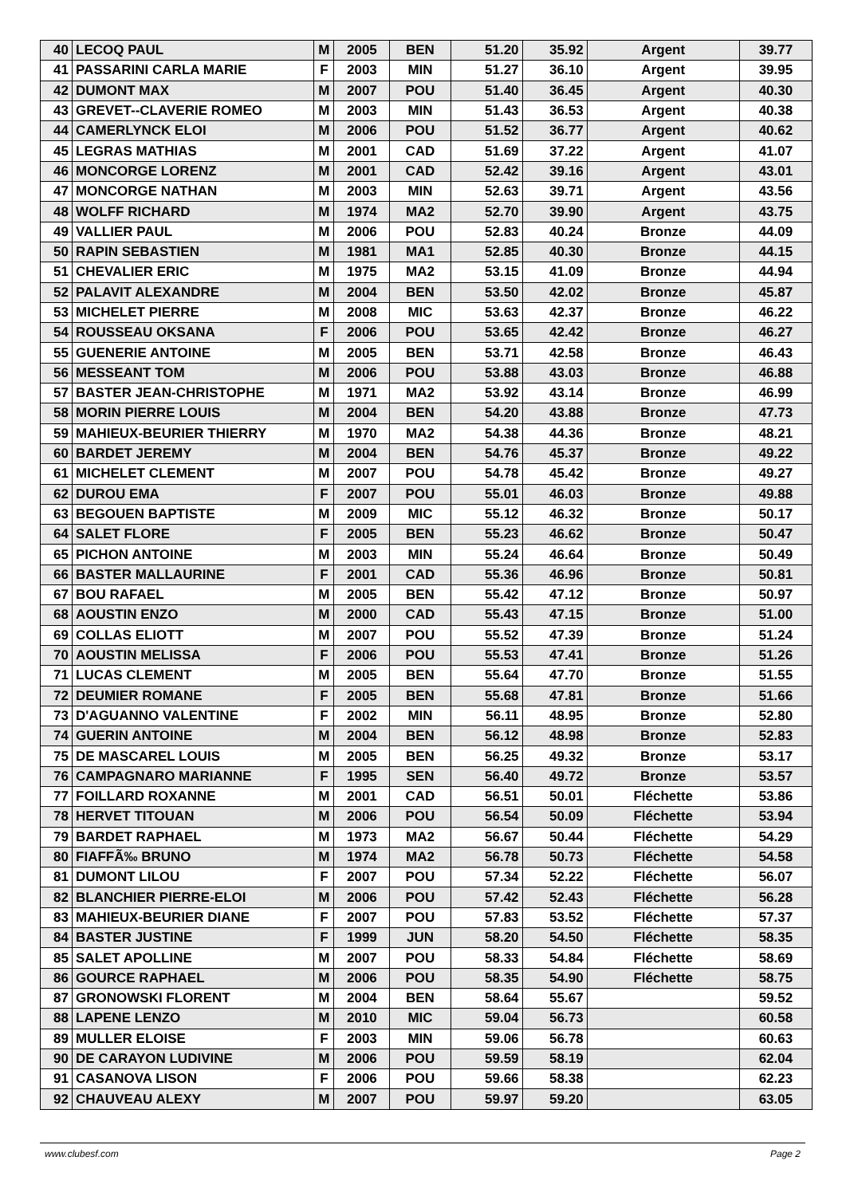| 40 | LECOQ PAUL | M | 2005 | BEN | 51.20 | 35.92 | Argent | 39.77 |
| 41 | PASSARINI CARLA MARIE | F | 2003 | MIN | 51.27 | 36.10 | Argent | 39.95 |
| 42 | DUMONT MAX | M | 2007 | POU | 51.40 | 36.45 | Argent | 40.30 |
| 43 | GREVET--CLAVERIE ROMEO | M | 2003 | MIN | 51.43 | 36.53 | Argent | 40.38 |
| 44 | CAMERLYNCK ELOI | M | 2006 | POU | 51.52 | 36.77 | Argent | 40.62 |
| 45 | LEGRAS MATHIAS | M | 2001 | CAD | 51.69 | 37.22 | Argent | 41.07 |
| 46 | MONCORGE LORENZ | M | 2001 | CAD | 52.42 | 39.16 | Argent | 43.01 |
| 47 | MONCORGE NATHAN | M | 2003 | MIN | 52.63 | 39.71 | Argent | 43.56 |
| 48 | WOLFF RICHARD | M | 1974 | MA2 | 52.70 | 39.90 | Argent | 43.75 |
| 49 | VALLIER PAUL | M | 2006 | POU | 52.83 | 40.24 | Bronze | 44.09 |
| 50 | RAPIN SEBASTIEN | M | 1981 | MA1 | 52.85 | 40.30 | Bronze | 44.15 |
| 51 | CHEVALIER ERIC | M | 1975 | MA2 | 53.15 | 41.09 | Bronze | 44.94 |
| 52 | PALAVIT ALEXANDRE | M | 2004 | BEN | 53.50 | 42.02 | Bronze | 45.87 |
| 53 | MICHELET PIERRE | M | 2008 | MIC | 53.63 | 42.37 | Bronze | 46.22 |
| 54 | ROUSSEAU OKSANA | F | 2006 | POU | 53.65 | 42.42 | Bronze | 46.27 |
| 55 | GUENERIE ANTOINE | M | 2005 | BEN | 53.71 | 42.58 | Bronze | 46.43 |
| 56 | MESSEANT TOM | M | 2006 | POU | 53.88 | 43.03 | Bronze | 46.88 |
| 57 | BASTER JEAN-CHRISTOPHE | M | 1971 | MA2 | 53.92 | 43.14 | Bronze | 46.99 |
| 58 | MORIN PIERRE LOUIS | M | 2004 | BEN | 54.20 | 43.88 | Bronze | 47.73 |
| 59 | MAHIEUX-BEURIER THIERRY | M | 1970 | MA2 | 54.38 | 44.36 | Bronze | 48.21 |
| 60 | BARDET JEREMY | M | 2004 | BEN | 54.76 | 45.37 | Bronze | 49.22 |
| 61 | MICHELET CLEMENT | M | 2007 | POU | 54.78 | 45.42 | Bronze | 49.27 |
| 62 | DUROU EMA | F | 2007 | POU | 55.01 | 46.03 | Bronze | 49.88 |
| 63 | BEGOUEN BAPTISTE | M | 2009 | MIC | 55.12 | 46.32 | Bronze | 50.17 |
| 64 | SALET FLORE | F | 2005 | BEN | 55.23 | 46.62 | Bronze | 50.47 |
| 65 | PICHON ANTOINE | M | 2003 | MIN | 55.24 | 46.64 | Bronze | 50.49 |
| 66 | BASTER MALLAURINE | F | 2001 | CAD | 55.36 | 46.96 | Bronze | 50.81 |
| 67 | BOU RAFAEL | M | 2005 | BEN | 55.42 | 47.12 | Bronze | 50.97 |
| 68 | AOUSTIN ENZO | M | 2000 | CAD | 55.43 | 47.15 | Bronze | 51.00 |
| 69 | COLLAS ELIOTT | M | 2007 | POU | 55.52 | 47.39 | Bronze | 51.24 |
| 70 | AOUSTIN MELISSA | F | 2006 | POU | 55.53 | 47.41 | Bronze | 51.26 |
| 71 | LUCAS CLEMENT | M | 2005 | BEN | 55.64 | 47.70 | Bronze | 51.55 |
| 72 | DEUMIER ROMANE | F | 2005 | BEN | 55.68 | 47.81 | Bronze | 51.66 |
| 73 | D'AGUANNO VALENTINE | F | 2002 | MIN | 56.11 | 48.95 | Bronze | 52.80 |
| 74 | GUERIN ANTOINE | M | 2004 | BEN | 56.12 | 48.98 | Bronze | 52.83 |
| 75 | DE MASCAREL LOUIS | M | 2005 | BEN | 56.25 | 49.32 | Bronze | 53.17 |
| 76 | CAMPAGNARO MARIANNE | F | 1995 | SEN | 56.40 | 49.72 | Bronze | 53.57 |
| 77 | FOILLARD ROXANNE | M | 2001 | CAD | 56.51 | 50.01 | Fléchette | 53.86 |
| 78 | HERVET TITOUAN | M | 2006 | POU | 56.54 | 50.09 | Fléchette | 53.94 |
| 79 | BARDET RAPHAEL | M | 1973 | MA2 | 56.67 | 50.44 | Fléchette | 54.29 |
| 80 | FIAFFÃ‰ BRUNO | M | 1974 | MA2 | 56.78 | 50.73 | Fléchette | 54.58 |
| 81 | DUMONT LILOU | F | 2007 | POU | 57.34 | 52.22 | Fléchette | 56.07 |
| 82 | BLANCHIER PIERRE-ELOI | M | 2006 | POU | 57.42 | 52.43 | Fléchette | 56.28 |
| 83 | MAHIEUX-BEURIER DIANE | F | 2007 | POU | 57.83 | 53.52 | Fléchette | 57.37 |
| 84 | BASTER JUSTINE | F | 1999 | JUN | 58.20 | 54.50 | Fléchette | 58.35 |
| 85 | SALET APOLLINE | M | 2007 | POU | 58.33 | 54.84 | Fléchette | 58.69 |
| 86 | GOURCE RAPHAEL | M | 2006 | POU | 58.35 | 54.90 | Fléchette | 58.75 |
| 87 | GRONOWSKI FLORENT | M | 2004 | BEN | 58.64 | 55.67 | | 59.52 |
| 88 | LAPENE LENZO | M | 2010 | MIC | 59.04 | 56.73 | | 60.58 |
| 89 | MULLER ELOISE | F | 2003 | MIN | 59.06 | 56.78 | | 60.63 |
| 90 | DE CARAYON LUDIVINE | M | 2006 | POU | 59.59 | 58.19 | | 62.04 |
| 91 | CASANOVA LISON | F | 2006 | POU | 59.66 | 58.38 | | 62.23 |
| 92 | CHAUVEAU ALEXY | M | 2007 | POU | 59.97 | 59.20 | | 63.05 |
www.clubesf.com Page 2